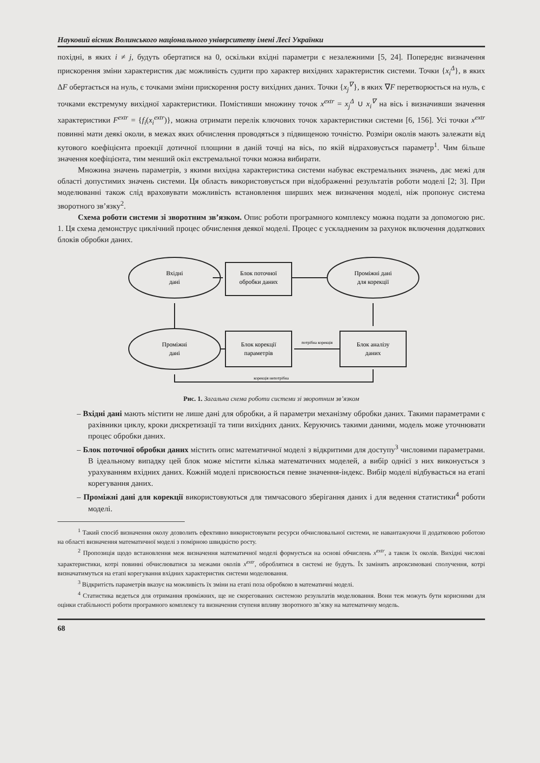Науковий вісник Волинського національного університету імені Лесі Українки
похідні, в яких i ≠ j, будуть обертатися на 0, оскільки вхідні параметри є незалежними [5, 24]. Попереднє визначення прискорення зміни характеристик дає можливість судити про характер вихідних характеристик системи. Точки {x<sub>i</sub><sup>Δ</sup>}, в яких ΔF обертається на нуль, є точками зміни прискорення росту вихідних даних. Точки {x<sub>j</sub><sup>∇</sup>}, в яких ∇F перетворюється на нуль, є точками екстремуму вихідної характеристики. Помістивши множину точок x<sup>extr</sup> = x<sub>j</sub><sup>Δ</sup> ∪ x<sub>i</sub><sup>∇</sup> на вісь і визначивши значення характеристики F<sup>extr</sup> = {f<sub>i</sub>(x<sub>i</sub><sup>extr</sup>)}, можна отримати перелік ключових точок характеристики системи [6, 156]. Усі точки x<sup>extr</sup> повинні мати деякі околи, в межах яких обчислення проводяться з підвищеною точністю. Розміри околів мають залежати від кутового коефіцієнта проекції дотичної площини в даній точці на вісь, по якій відраховується параметр<sup>1</sup>. Чим більше значення коефіцієнта, тим менший окіл екстремальної точки можна вибирати.
Множина значень параметрів, з якими вихідна характеристика системи набуває екстремальних значень, дає межі для області допустимих значень системи. Ця область використовується при відображенні результатів роботи моделі [2; 3]. При моделюванні також слід враховувати можливість встановлення ширших меж визначення моделі, ніж пропонує система зворотного зв’язку<sup>2</sup>.
Схема роботи системи зі зворотним зв’язком. Опис роботи програмного комплексу можна подати за допомогою рис. 1. Ця схема демонструє циклічний процес обчислення деякої моделі. Процес є ускладненим за рахунок включення додаткових блоків обробки даних.
Вхідні
дані
Блок поточної
обробки даних
Проміжні дані
для корекції
Проміжні
дані
Блок корекції
параметрів
Блок аналізу
даних
потрібна корекція
корекція непотрібна
Рис. 1. Загальна схема роботи системи зі зворотним зв’язком
– Вхідні дані мають містити не лише дані для обробки, а й параметри механізму обробки даних. Такими параметрами є рахівники циклу, кроки дискретизації та типи вихідних даних. Керуючись такими даними, модель може уточнювати процес обробки даних.
– Блок поточної обробки даних містить опис математичної моделі з відкритими для доступу<sup>3</sup> числовими параметрами. В ідеальному випадку цей блок може містити кілька математичних моделей, а вибір однієї з них виконується з урахуванням вхідних даних. Кожній моделі присвоюється певне значення-індекс. Вибір моделі відбувається на етапі корегування даних.
– Проміжні дані для корекції використовуються для тимчасового зберігання даних і для ведення статистики<sup>4</sup> роботи моделі.
<sup>1</sup> Такий спосіб визначення околу дозволить ефективно використовувати ресурси обчислювальної системи, не навантажуючи її додатковою роботою на області визначення математичної моделі з помірною швидкістю росту.
<sup>2</sup> Пропозиція щодо встановлення меж визначення математичної моделі формується на основі обчислень x<sup>extr</sup>, а також їх околів. Вихідні числові характеристики, котрі повинні обчислюватися за межами околів x<sup>extr</sup>, оброблятися в системі не будуть. Їх замінять апроксимовані сполучення, котрі визначатимуться на етапі корегування вхідних характеристик системи моделювання.
<sup>3</sup> Відкритість параметрів вказує на можливість їх зміни на етапі поза обробкою в математичні моделі.
<sup>4</sup> Статистика ведеться для отримання проміжних, ще не скорегованих системою результатів моделювання. Вони теж можуть бути корисними для оцінки стабільності роботи програмного комплексу та визначення ступеня впливу зворотного зв’язку на математичну модель.
68